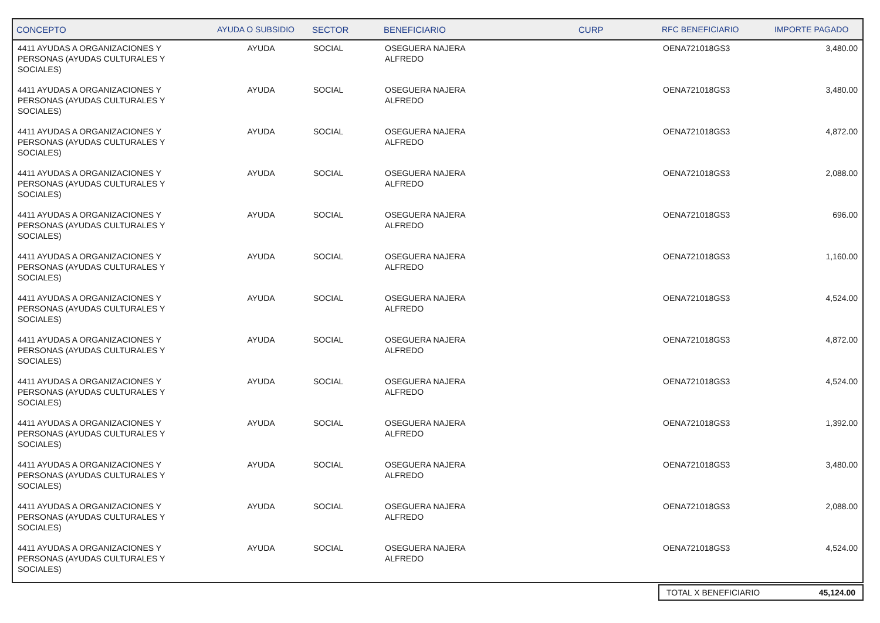| CONCEPTO | AYUDA O SUBSIDIO | SECTOR | BENEFICIARIO | CURP | RFC BENEFICIARIO | IMPORTE PAGADO |
| --- | --- | --- | --- | --- | --- | --- |
| 4411 AYUDAS A ORGANIZACIONES Y PERSONAS (AYUDAS CULTURALES Y SOCIALES) | AYUDA | SOCIAL | OSEGUERA NAJERA ALFREDO | | OENA721018GS3 | 3,480.00 |
| 4411 AYUDAS A ORGANIZACIONES Y PERSONAS (AYUDAS CULTURALES Y SOCIALES) | AYUDA | SOCIAL | OSEGUERA NAJERA ALFREDO | | OENA721018GS3 | 3,480.00 |
| 4411 AYUDAS A ORGANIZACIONES Y PERSONAS (AYUDAS CULTURALES Y SOCIALES) | AYUDA | SOCIAL | OSEGUERA NAJERA ALFREDO | | OENA721018GS3 | 4,872.00 |
| 4411 AYUDAS A ORGANIZACIONES Y PERSONAS (AYUDAS CULTURALES Y SOCIALES) | AYUDA | SOCIAL | OSEGUERA NAJERA ALFREDO | | OENA721018GS3 | 2,088.00 |
| 4411 AYUDAS A ORGANIZACIONES Y PERSONAS (AYUDAS CULTURALES Y SOCIALES) | AYUDA | SOCIAL | OSEGUERA NAJERA ALFREDO | | OENA721018GS3 | 696.00 |
| 4411 AYUDAS A ORGANIZACIONES Y PERSONAS (AYUDAS CULTURALES Y SOCIALES) | AYUDA | SOCIAL | OSEGUERA NAJERA ALFREDO | | OENA721018GS3 | 1,160.00 |
| 4411 AYUDAS A ORGANIZACIONES Y PERSONAS (AYUDAS CULTURALES Y SOCIALES) | AYUDA | SOCIAL | OSEGUERA NAJERA ALFREDO | | OENA721018GS3 | 4,524.00 |
| 4411 AYUDAS A ORGANIZACIONES Y PERSONAS (AYUDAS CULTURALES Y SOCIALES) | AYUDA | SOCIAL | OSEGUERA NAJERA ALFREDO | | OENA721018GS3 | 4,872.00 |
| 4411 AYUDAS A ORGANIZACIONES Y PERSONAS (AYUDAS CULTURALES Y SOCIALES) | AYUDA | SOCIAL | OSEGUERA NAJERA ALFREDO | | OENA721018GS3 | 4,524.00 |
| 4411 AYUDAS A ORGANIZACIONES Y PERSONAS (AYUDAS CULTURALES Y SOCIALES) | AYUDA | SOCIAL | OSEGUERA NAJERA ALFREDO | | OENA721018GS3 | 1,392.00 |
| 4411 AYUDAS A ORGANIZACIONES Y PERSONAS (AYUDAS CULTURALES Y SOCIALES) | AYUDA | SOCIAL | OSEGUERA NAJERA ALFREDO | | OENA721018GS3 | 3,480.00 |
| 4411 AYUDAS A ORGANIZACIONES Y PERSONAS (AYUDAS CULTURALES Y SOCIALES) | AYUDA | SOCIAL | OSEGUERA NAJERA ALFREDO | | OENA721018GS3 | 2,088.00 |
| 4411 AYUDAS A ORGANIZACIONES Y PERSONAS (AYUDAS CULTURALES Y SOCIALES) | AYUDA | SOCIAL | OSEGUERA NAJERA ALFREDO | | OENA721018GS3 | 4,524.00 |
| TOTAL X BENEFICIARIO | 45,124.00 |